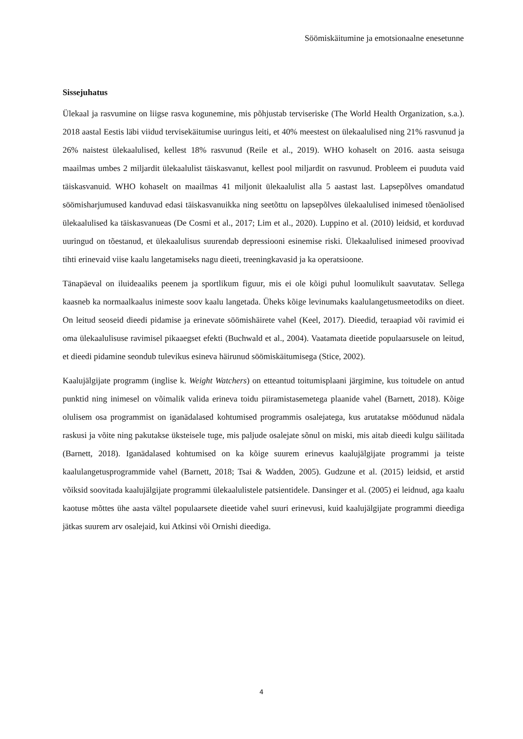Söömiskäitumine ja emotsionaalne enesetunne
Sissejuhatus
Ülekaal ja rasvumine on liigse rasva kogunemine, mis põhjustab terviseriske (The World Health Organization, s.a.). 2018 aastal Eestis läbi viidud tervisekäitumise uuringus leiti, et 40% meestest on ülekaalulised ning 21% rasvunud ja 26% naistest ülekaalulised, kellest 18% rasvunud (Reile et al., 2019). WHO kohaselt on 2016. aasta seisuga maailmas umbes 2 miljardit ülekaalulist täiskasvanut, kellest pool miljardit on rasvunud. Probleem ei puuduta vaid täiskasvanuid. WHO kohaselt on maailmas 41 miljonit ülekaalulist alla 5 aastast last. Lapsepõlves omandatud söömisharjumused kanduvad edasi täiskasvanuikka ning seetõttu on lapsepõlves ülekaalulised inimesed tõenäolised ülekaalulised ka täiskasvanueas (De Cosmi et al., 2017; Lim et al., 2020). Luppino et al. (2010) leidsid, et korduvad uuringud on tõestanud, et ülekaalulisus suurendab depressiooni esinemise riski. Ülekaalulised inimesed proovivad tihti erinevaid viise kaalu langetamiseks nagu dieeti, treeningkavasid ja ka operatsioone.
Tänapäeval on iluideaaliks peenem ja sportlikum figuur, mis ei ole kõigi puhul loomulikult saavutatav. Sellega kaasneb ka normaalkaalus inimeste soov kaalu langetada. Üheks kõige levinumaks kaalulangetusmeetodiks on dieet. On leitud seoseid dieedi pidamise ja erinevate söömishäirete vahel (Keel, 2017). Dieedid, teraapiad või ravimid ei oma ülekaalulisuse ravimisel pikaaegset efekti (Buchwald et al., 2004). Vaatamata dieetide populaarsusele on leitud, et dieedi pidamine seondub tulevikus esineva häirunud söömiskäitumisega (Stice, 2002).
Kaalujälgijate programm (inglise k. Weight Watchers) on etteantud toitumisplaani järgimine, kus toitudele on antud punktid ning inimesel on võimalik valida erineva toidu piiramistasemetega plaanide vahel (Barnett, 2018). Kõige olulisem osa programmist on iganädalased kohtumised programmis osalejatega, kus arutatakse möödunud nädala raskusi ja võite ning pakutakse üksteisele tuge, mis paljude osalejate sõnul on miski, mis aitab dieedi kulgu säilitada (Barnett, 2018). Iganädalased kohtumised on ka kõige suurem erinevus kaalujälgijate programmi ja teiste kaalulangetusprogrammide vahel (Barnett, 2018; Tsai & Wadden, 2005). Gudzune et al. (2015) leidsid, et arstid võiksid soovitada kaalujälgijate programmi ülekaalulistele patsientidele. Dansinger et al. (2005) ei leidnud, aga kaalu kaotuse mõttes ühe aasta vältel populaarsete dieetide vahel suuri erinevusi, kuid kaalujälgijate programmi dieediga jätkas suurem arv osalejaid, kui Atkinsi või Ornishi dieediga.
4